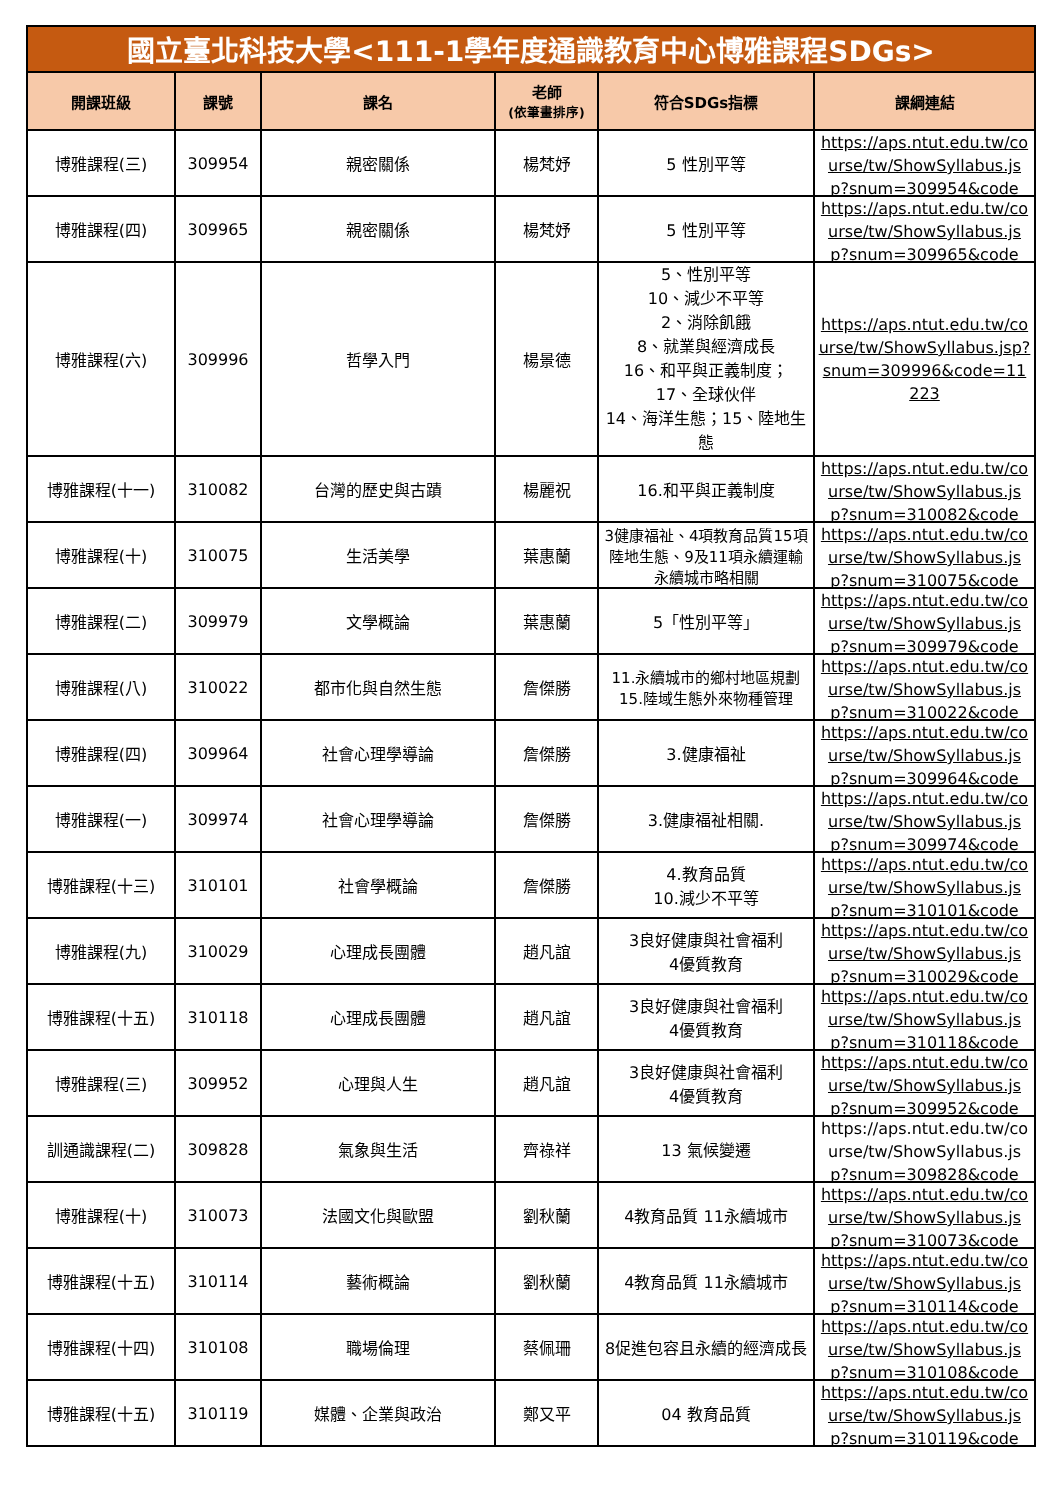| 國立臺北科技大學<111-1學年度通識教育中心博雅課程SDGs> | | | | | |
| 開課班級 | 課號 | 課名 | 老師 (依筆畫排序) | 符合SDGs指標 | 課綱連結 |
| 博雅課程(三) | 309954 | 親密關係 | 楊梵妤 | 5 性別平等 | https://aps.ntut.edu.tw/course/tw/ShowSyllabus.jsp?snum=309954&code |
| 博雅課程(四) | 309965 | 親密關係 | 楊梵妤 | 5 性別平等 | https://aps.ntut.edu.tw/course/tw/ShowSyllabus.jsp?snum=309965&code |
| 博雅課程(六) | 309996 | 哲學入門 | 楊景德 | 5、性別平等 10、減少不平等 2、消除飢餓 8、就業與經濟成長 16、和平與正義制度； 17、全球伙伴 14、海洋生態；15、陸地生態 | https://aps.ntut.edu.tw/course/tw/ShowSyllabus.jsp?snum=309996&code=11223 |
| 博雅課程(十一) | 310082 | 台灣的歷史與古蹟 | 楊麗祝 | 16.和平與正義制度 | https://aps.ntut.edu.tw/course/tw/ShowSyllabus.jsp?snum=310082&code |
| 博雅課程(十) | 310075 | 生活美學 | 葉惠蘭 | 3健康福祉、4項教育品質15項陸地生態、9及11項永續運輸永續城市略相關 | https://aps.ntut.edu.tw/course/tw/ShowSyllabus.jsp?snum=310075&code |
| 博雅課程(二) | 309979 | 文學概論 | 葉惠蘭 | 5「性別平等」 | https://aps.ntut.edu.tw/course/tw/ShowSyllabus.jsp?snum=309979&code |
| 博雅課程(八) | 310022 | 都市化與自然生態 | 詹傑勝 | 11.永續城市的鄉村地區規劃 15.陸域生態外來物種管理 | https://aps.ntut.edu.tw/course/tw/ShowSyllabus.jsp?snum=310022&code |
| 博雅課程(四) | 309964 | 社會心理學導論 | 詹傑勝 | 3.健康福祉 | https://aps.ntut.edu.tw/course/tw/ShowSyllabus.jsp?snum=309964&code |
| 博雅課程(一) | 309974 | 社會心理學導論 | 詹傑勝 | 3.健康福祉相關. | https://aps.ntut.edu.tw/course/tw/ShowSyllabus.jsp?snum=309974&code |
| 博雅課程(十三) | 310101 | 社會學概論 | 詹傑勝 | 4.教育品質 10.減少不平等 | https://aps.ntut.edu.tw/course/tw/ShowSyllabus.jsp?snum=310101&code |
| 博雅課程(九) | 310029 | 心理成長團體 | 趙凡誼 | 3良好健康與社會福利 4優質教育 | https://aps.ntut.edu.tw/course/tw/ShowSyllabus.jsp?snum=310029&code |
| 博雅課程(十五) | 310118 | 心理成長團體 | 趙凡誼 | 3良好健康與社會福利 4優質教育 | https://aps.ntut.edu.tw/course/tw/ShowSyllabus.jsp?snum=310118&code |
| 博雅課程(三) | 309952 | 心理與人生 | 趙凡誼 | 3良好健康與社會福利 4優質教育 | https://aps.ntut.edu.tw/course/tw/ShowSyllabus.jsp?snum=309952&code |
| 訓通識課程(二) | 309828 | 氣象與生活 | 齊祿祥 | 13 氣候變遷 | https://aps.ntut.edu.tw/course/tw/ShowSyllabus.jsp?snum=309828&code |
| 博雅課程(十) | 310073 | 法國文化與歐盟 | 劉秋蘭 | 4教育品質 11永續城市 | https://aps.ntut.edu.tw/course/tw/ShowSyllabus.jsp?snum=310073&code |
| 博雅課程(十五) | 310114 | 藝術概論 | 劉秋蘭 | 4教育品質 11永續城市 | https://aps.ntut.edu.tw/course/tw/ShowSyllabus.jsp?snum=310114&code |
| 博雅課程(十四) | 310108 | 職場倫理 | 蔡佩珊 | 8促進包容且永續的經濟成長 | https://aps.ntut.edu.tw/course/tw/ShowSyllabus.jsp?snum=310108&code |
| 博雅課程(十五) | 310119 | 媒體、企業與政治 | 鄭又平 | 04 教育品質 | https://aps.ntut.edu.tw/course/tw/ShowSyllabus.jsp?snum=310119&code |